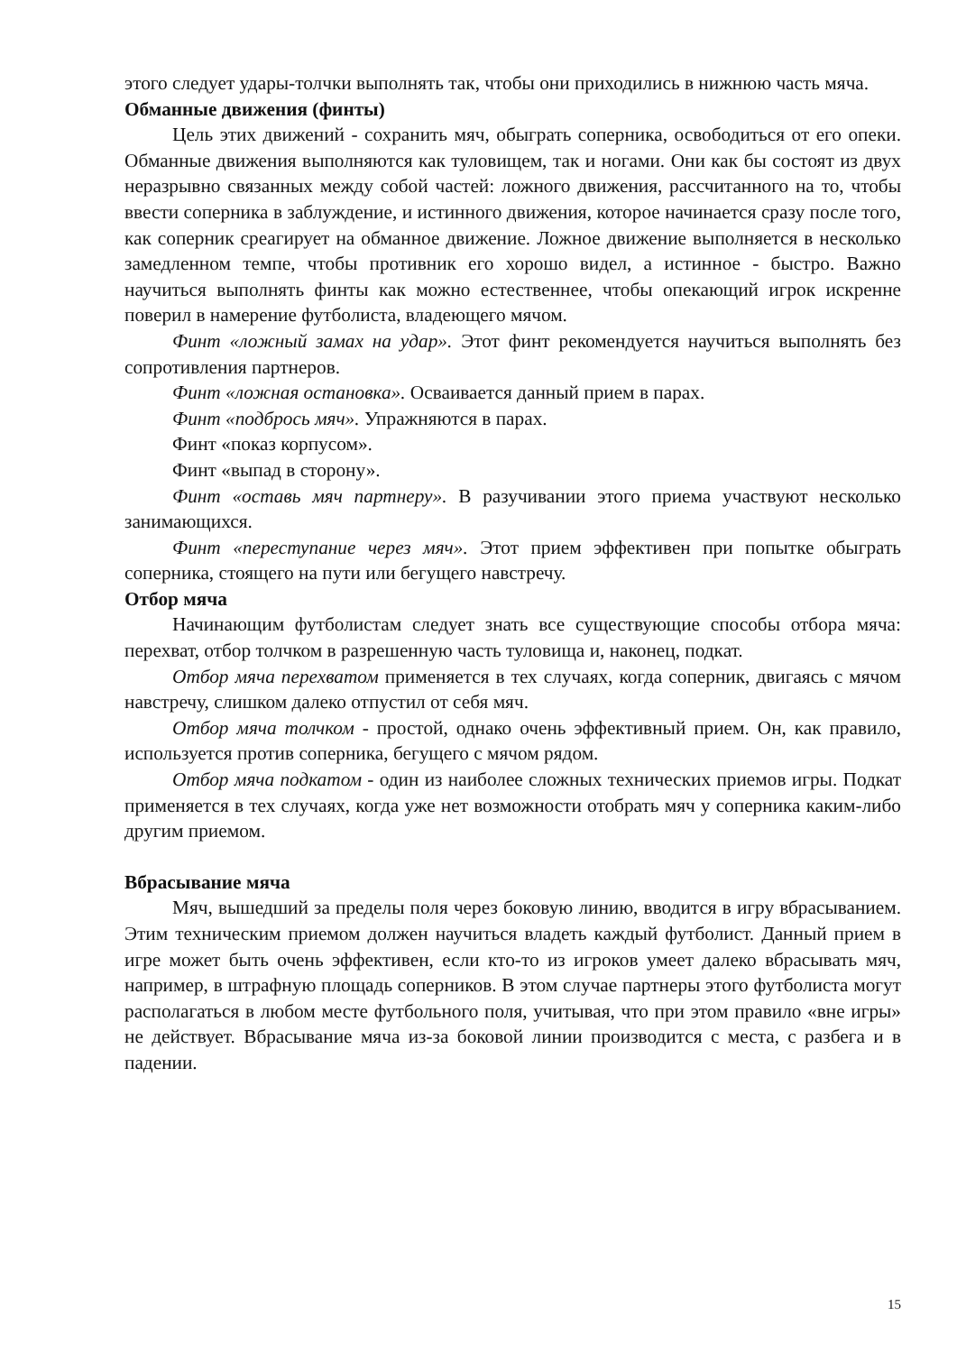этого следует удары-толчки выполнять так, чтобы они приходились в нижнюю часть мяча.
Обманные движения (финты)
Цель этих движений - сохранить мяч, обыграть соперника, освободиться от его опеки. Обманные движения выполняются как туловищем, так и ногами. Они как бы состоят из двух неразрывно связанных между собой частей: ложного движения, рассчитанного на то, чтобы ввести соперника в заблуждение, и истинного движения, которое начинается сразу после того, как соперник среагирует на обманное движение. Ложное движение выполняется в несколько замедленном темпе, чтобы противник его хорошо видел, а истинное - быстро. Важно научиться выполнять финты как можно естественнее, чтобы опекающий игрок искренне поверил в намерение футболиста, владеющего мячом.
Финт «ложный замах на удар». Этот финт рекомендуется научиться выполнять без сопротивления партнеров.
Финт «ложная остановка». Осваивается данный прием в парах.
Финт «подбрось мяч». Упражняются в парах.
Финт «показ корпусом».
Финт «выпад в сторону».
Финт «оставь мяч партнеру». В разучивании этого приема участвуют несколько занимающихся.
Финт «переступание через мяч». Этот прием эффективен при попытке обыграть соперника, стоящего на пути или бегущего навстречу.
Отбор мяча
Начинающим футболистам следует знать все существующие способы отбора мяча: перехват, отбор толчком в разрешенную часть туловища и, наконец, подкат.
Отбор мяча перехватом применяется в тех случаях, когда соперник, двигаясь с мячом навстречу, слишком далеко отпустил от себя мяч.
Отбор мяча толчком - простой, однако очень эффективный прием. Он, как правило, используется против соперника, бегущего с мячом рядом.
Отбор мяча подкатом - один из наиболее сложных технических приемов игры. Подкат применяется в тех случаях, когда уже нет возможности отобрать мяч у соперника каким-либо другим приемом.
Вбрасывание мяча
Мяч, вышедший за пределы поля через боковую линию, вводится в игру вбрасыванием. Этим техническим приемом должен научиться владеть каждый футболист. Данный прием в игре может быть очень эффективен, если кто-то из игроков умеет далеко вбрасывать мяч, например, в штрафную площадь соперников. В этом случае партнеры этого футболиста могут располагаться в любом месте футбольного поля, учитывая, что при этом правило «вне игры» не действует. Вбрасывание мяча из-за боковой линии производится с места, с разбега и в падении.
15